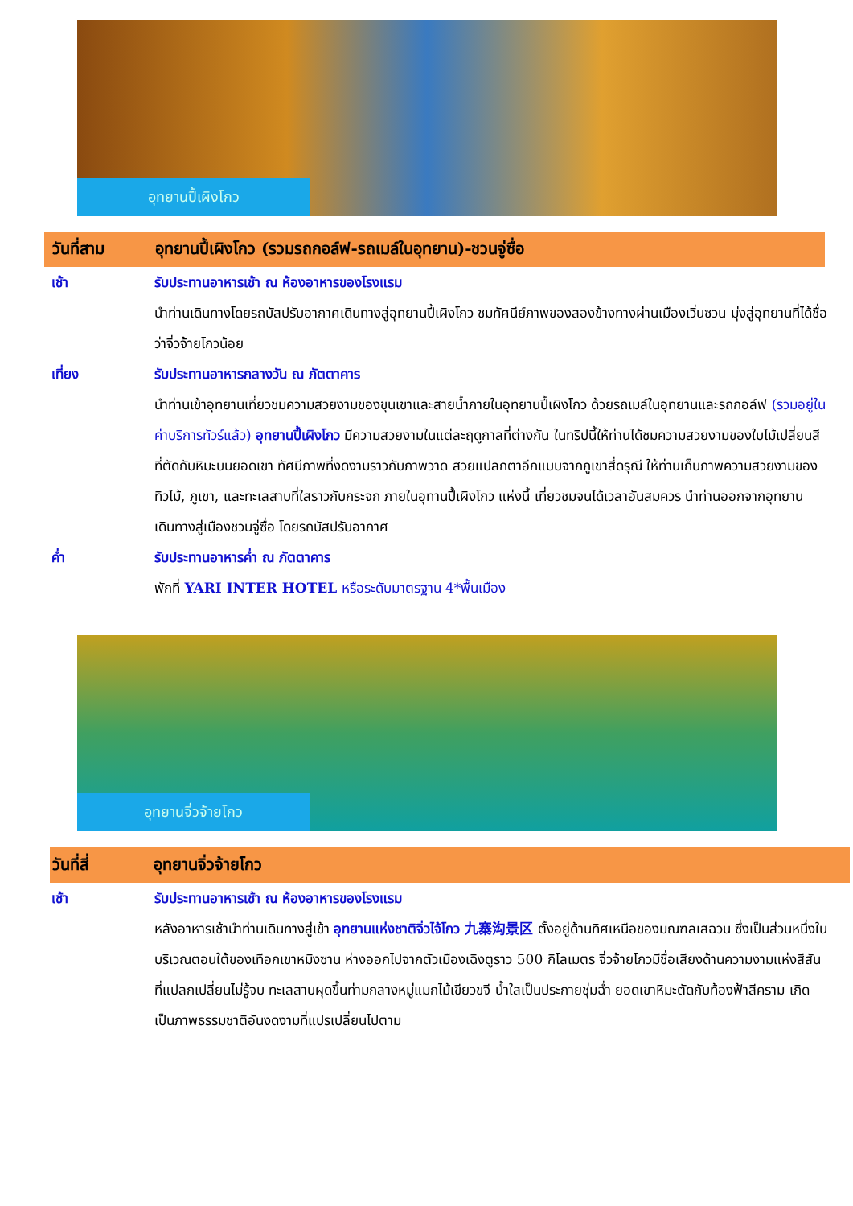อุทยานปี้เผิงโกว
วันที่สาม อุทยานปี้เผิงโกว (รวมรถกอล์ฟ-รถเมล์ในอุทยาน)-ชวนจู่ซื่อ
เช้า รับประทานอาหารเช้า ณ ห้องอาหารของโรงแรม
นำท่านเดินทางโดยรถบัสปรับอากาศเดินทางสู่อุทยานปี้เผิงโกว ชมทัศนีย์ภาพของสองข้างทางผ่านเมืองเวิ่นซวน มุ่งสู่อุทยานที่ได้ชื่อว่าจิ่วจ้ายโกวน้อย
เที่ยง รับประทานอาหารกลางวัน ณ ภัตตาคาร
นำท่านเข้าอุทยานเที่ยวชมความสวยงามของขุนเขาและสายน้ำภายในอุทยานปี้เผิงโกว ด้วยรถเมล์ในอุทยานและรถกอล์ฟ (รวมอยู่ในค่าบริการทัวร์แล้ว) อุทยานปี้เผิงโกว มีความสวยงามในแต่ละฤดูกาลที่ต่างกัน ในทริปนี้ให้ท่านได้ชมความสวยงามของใบไม้เปลี่ยนสี ที่ตัดกับหิมะบนยอดเขา ทัศนีภาพที่งดงามราวกับภาพวาด สวยแปลกตาอีกแบบจากภูเขาสี่ดรุณี ให้ท่านเก็บภาพความสวยงามของทิวไม้, ภูเขา, และทะเลสาบที่ใสราวกับกระจก ภายในอุทานปี้เผิงโกว แห่งนี้ เที่ยวชมจนได้เวลาอันสมควร นำท่านออกจากอุทยาน
เดินทางสู่เมืองชวนจู่ซื่อ โดยรถบัสปรับอากาศ
ค่ำ รับประทานอาหารค่ำ ณ ภัตตาคาร
พักที่ YARI INTER HOTEL หรือระดับมาตรฐาน 4*พื้นเมือง
อุทยานจิ่วจ้ายโกว
วันที่สี่ อุทยานจิ่วจ้ายโกว
เช้า รับประทานอาหารเช้า ณ ห้องอาหารของโรงแรม
หลังอาหารเช้านำท่านเดินทางสู่เข้า อุทยานแห่งชาติจิ่วไจ้โกว 九寨沟景区 ตั้งอยู่ด้านทิศเหนือของมณฑลเสฉวน ซึ่งเป็นส่วนหนึ่งในบริเวณตอนใต้ของเทือกเขาหมิงซาน ห่างออกไปจากตัวเมืองเฉิงตูราว 500 กิโลเมตร จิ่วจ้ายโกวมีชื่อเสียงด้านความงามแห่งสีสันที่แปลกเปลี่ยนไม่รู้จบ ทะเลสาบผุดขึ้นท่ามกลางหมู่แมกไม้เขียวขจี น้ำใสเป็นประกายชุ่มฉ่ำ ยอดเขาหิมะตัดกับท้องฟ้าสีคราม เกิดเป็นภาพธรรมชาติอันงดงามที่แปรเปลี่ยนไปตาม